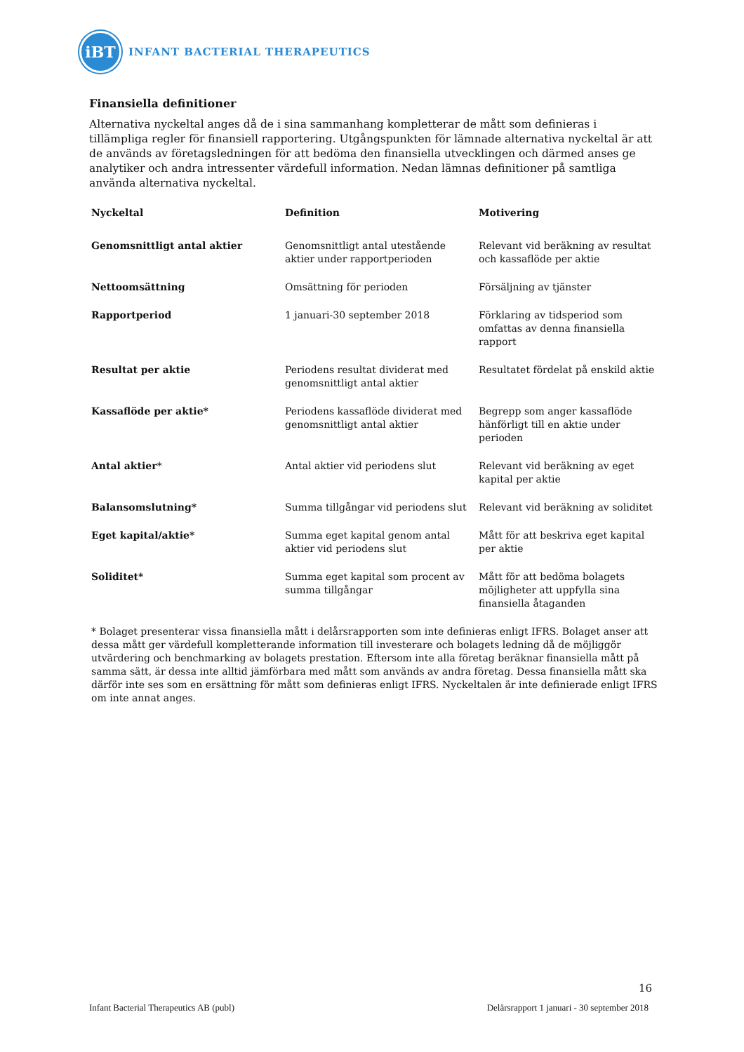iBT
INFANT BACTERIAL THERAPEUTICS
Finansiella definitioner
Alternativa nyckeltal anges då de i sina sammanhang kompletterar de mått som definieras i tillämpliga regler för finansiell rapportering. Utgångspunkten för lämnade alternativa nyckeltal är att de används av företagsledningen för att bedöma den finansiella utvecklingen och därmed anses ge analytiker och andra intressenter värdefull information. Nedan lämnas definitioner på samtliga använda alternativa nyckeltal.
| Nyckeltal | Definition | Motivering |
| --- | --- | --- |
| Genomsnittligt antal aktier | Genomsnittligt antal utestående aktier under rapportperioden | Relevant vid beräkning av resultat och kassaflöde per aktie |
| Nettoomsättning | Omsättning för perioden | Försäljning av tjänster |
| Rapportperiod | 1 januari-30 september 2018 | Förklaring av tidsperiod som omfattas av denna finansiella rapport |
| Resultat per aktie | Periodens resultat dividerat med genomsnittligt antal aktier | Resultatet fördelat på enskild aktie |
| Kassaflöde per aktie* | Periodens kassaflöde dividerat med genomsnittligt antal aktier | Begrepp som anger kassaflöde hänförligt till en aktie under perioden |
| Antal aktier * | Antal aktier vid periodens slut | Relevant vid beräkning av eget kapital per aktie |
| Balansomslutning* | Summa tillgångar vid periodens slut | Relevant vid beräkning av soliditet |
| Eget kapital/aktie* | Summa eget kapital genom antal aktier vid periodens slut | Mått för att beskriva eget kapital per aktie |
| Soliditet* | Summa eget kapital som procent av summa tillgångar | Mått för att bedöma bolagets möjligheter att uppfylla sina finansiella åtaganden |
* Bolaget presenterar vissa finansiella mått i delårsrapporten som inte definieras enligt IFRS. Bolaget anser att dessa mått ger värdefull kompletterande information till investerare och bolagets ledning då de möjliggör utvärdering och benchmarking av bolagets prestation. Eftersom inte alla företag beräknar finansiella mått på samma sätt, är dessa inte alltid jämförbara med mått som används av andra företag. Dessa finansiella mått ska därför inte ses som en ersättning för mått som definieras enligt IFRS. Nyckeltalen är inte definierade enligt IFRS om inte annat anges.
16
Infant Bacterial Therapeutics AB (publ) Delårsrapport 1 januari - 30 september 2018